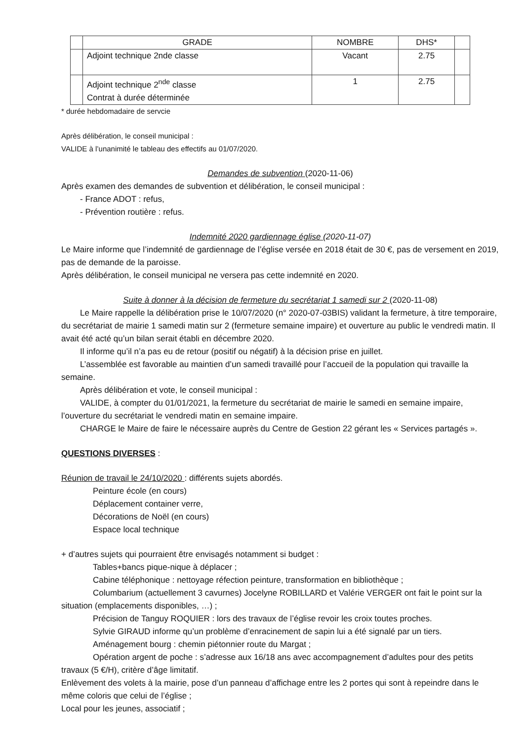| | GRADE | NOMBRE | DHS* | |
| --- | --- | --- | --- | --- |
| | Adjoint technique 2nde classe | Vacant | 2.75 | |
| | Adjoint technique 2<sup>nde</sup> classe Contrat à durée déterminée | 1 | 2.75 | |
* durée hebdomadaire de servcie
Après délibération, le conseil municipal :
VALIDE à l’unanimité le tableau des effectifs au 01/07/2020.
Demandes de subvention (2020-11-06)
Après examen des demandes de subvention et délibération, le conseil municipal :
- France ADOT : refus,
- Prévention routière : refus.
Indemnité 2020 gardiennage église (2020-11-07)
Le Maire informe que l’indemnité de gardiennage de l’église versée en 2018 était de 30 €, pas de versement en 2019, pas de demande de la paroisse.
Après délibération, le conseil municipal ne versera pas cette indemnité en 2020.
Suite à donner à la décision de fermeture du secrétariat 1 samedi sur 2 (2020-11-08)
Le Maire rappelle la délibération prise le 10/07/2020 (n° 2020-07-03BIS) validant la fermeture, à titre temporaire, du secrétariat de mairie 1 samedi matin sur 2 (fermeture semaine impaire) et ouverture au public le vendredi matin. Il avait été acté qu’un bilan serait établi en décembre 2020.
Il informe qu’il n’a pas eu de retour (positif ou négatif) à la décision prise en juillet.
L’assemblée est favorable au maintien d’un samedi travaillé pour l’accueil de la population qui travaille la semaine.
Après délibération et vote, le conseil municipal :
VALIDE, à compter du 01/01/2021, la fermeture du secrétariat de mairie le samedi en semaine impaire, l’ouverture du secrétariat le vendredi matin en semaine impaire.
CHARGE le Maire de faire le nécessaire auprès du Centre de Gestion 22 gérant les « Services partagés ».
QUESTIONS DIVERSES :
Réunion de travail le 24/10/2020 : différents sujets abordés.
Peinture école (en cours)
Déplacement container verre,
Décorations de Noël (en cours)
Espace local technique
+ d’autres sujets qui pourraient être envisagés notamment si budget :
Tables+bancs pique-nique à déplacer ;
Cabine téléphonique : nettoyage réfection peinture, transformation en bibliothèque ;
Columbarium (actuellement 3 cavurnes) Jocelyne ROBILLARD et Valérie VERGER ont fait le point sur la situation (emplacements disponibles, …) ;
Précision de Tanguy ROQUIER : lors des travaux de l’église revoir les croix toutes proches.
Sylvie GIRAUD informe qu’un problème d’enracinement de sapin lui a été signalé par un tiers.
Aménagement bourg : chemin piétonnier route du Margat ;
Opération argent de poche : s’adresse aux 16/18 ans avec accompagnement d’adultes pour des petits travaux (5 €/H), critère d’âge limitatif.
Enlèvement des volets à la mairie, pose d’un panneau d’affichage entre les 2 portes qui sont à repeindre dans le même coloris que celui de l’église ;
Local pour les jeunes, associatif ;